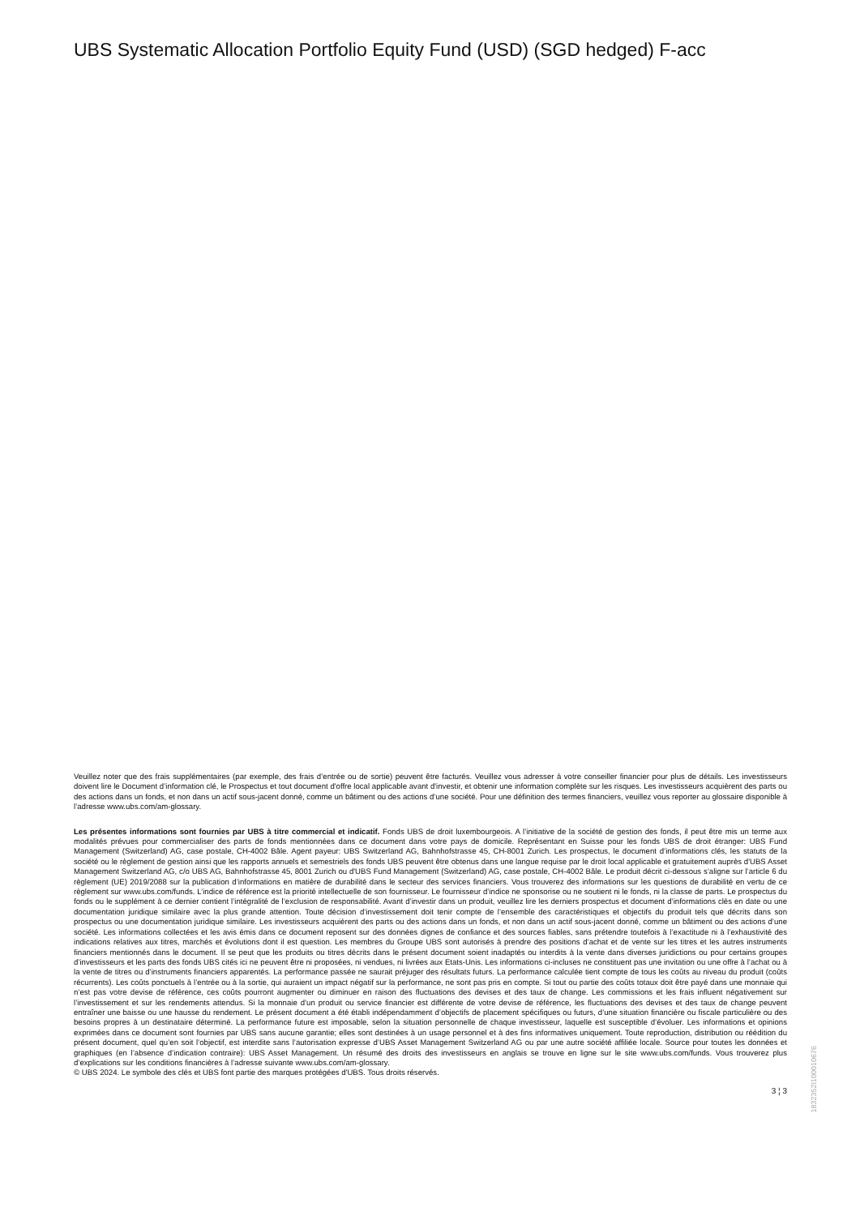UBS Systematic Allocation Portfolio Equity Fund (USD) (SGD hedged) F-acc
Veuillez noter que des frais supplémentaires (par exemple, des frais d’entrée ou de sortie) peuvent être facturés. Veuillez vous adresser à votre conseiller financier pour plus de détails. Les investisseurs doivent lire le Document d’information clé, le Prospectus et tout document d'offre local applicable avant d'investir, et obtenir une information complète sur les risques. Les investisseurs acquièrent des parts ou des actions dans un fonds, et non dans un actif sous-jacent donné, comme un bâtiment ou des actions d’une société. Pour une définition des termes financiers, veuillez vous reporter au glossaire disponible à l’adresse www.ubs.com/am-glossary.
Les présentes informations sont fournies par UBS à titre commercial et indicatif. Fonds UBS de droit luxembourgeois. A l’initiative de la société de gestion des fonds, il peut être mis un terme aux modalités prévues pour commercialiser des parts de fonds mentionnées dans ce document dans votre pays de domicile. Représentant en Suisse pour les fonds UBS de droit étranger: UBS Fund Management (Switzerland) AG, case postale, CH-4002 Bâle. Agent payeur: UBS Switzerland AG, Bahnhofstrasse 45, CH-8001 Zurich. Les prospectus, le document d’informations clés, les statuts de la société ou le règlement de gestion ainsi que les rapports annuels et semestriels des fonds UBS peuvent être obtenus dans une langue requise par le droit local applicable et gratuitement auprès d'UBS Asset Management Switzerland AG, c/o UBS AG, Bahnhofstrasse 45, 8001 Zurich ou d'UBS Fund Management (Switzerland) AG, case postale, CH-4002 Bâle. Le produit décrit ci-dessous s’aligne sur l’article 6 du règlement (UE) 2019/2088 sur la publication d’informations en matière de durabilité dans le secteur des services financiers. Vous trouverez des informations sur les questions de durabilité en vertu de ce règlement sur www.ubs.com/funds. L’indice de référence est la priorité intellectuelle de son fournisseur. Le fournisseur d’indice ne sponsorise ou ne soutient ni le fonds, ni la classe de parts. Le prospectus du fonds ou le supplément à ce dernier contient l’intégralité de l’exclusion de responsabilité. Avant d’investir dans un produit, veuillez lire les derniers prospectus et document d’informations clés en date ou une documentation juridique similaire avec la plus grande attention. Toute décision d’investissement doit tenir compte de l’ensemble des caractéristiques et objectifs du produit tels que décrits dans son prospectus ou une documentation juridique similaire. Les investisseurs acquièrent des parts ou des actions dans un fonds, et non dans un actif sous-jacent donné, comme un bâtiment ou des actions d’une société. Les informations collectées et les avis émis dans ce document reposent sur des données dignes de confiance et des sources fiables, sans prétendre toutefois à l’exactitude ni à l’exhaustivité des indications relatives aux titres, marchés et évolutions dont il est question. Les membres du Groupe UBS sont autorisés à prendre des positions d’achat et de vente sur les titres et les autres instruments financiers mentionnés dans le document. Il se peut que les produits ou titres décrits dans le présent document soient inadaptés ou interdits à la vente dans diverses juridictions ou pour certains groupes d’investisseurs et les parts des fonds UBS cités ici ne peuvent être ni proposées, ni vendues, ni livrées aux Etats-Unis. Les informations ci-incluses ne constituent pas une invitation ou une offre à l’achat ou à la vente de titres ou d’instruments financiers apparentés. La performance passée ne saurait préjuger des résultats futurs. La performance calculée tient compte de tous les coûts au niveau du produit (coûts récurrents). Les coûts ponctuels à l’entrée ou à la sortie, qui auraient un impact négatif sur la performance, ne sont pas pris en compte. Si tout ou partie des coûts totaux doit être payé dans une monnaie qui n’est pas votre devise de référence, ces coûts pourront augmenter ou diminuer en raison des fluctuations des devises et des taux de change. Les commissions et les frais influent négativement sur l’investissement et sur les rendements attendus. Si la monnaie d’un produit ou service financier est différente de votre devise de référence, les fluctuations des devises et des taux de change peuvent entraîner une baisse ou une hausse du rendement. Le présent document a été établi indépendamment d’objectifs de placement spécifiques ou futurs, d’une situation financière ou fiscale particulière ou des besoins propres à un destinataire déterminé. La performance future est imposable, selon la situation personnelle de chaque investisseur, laquelle est susceptible d’évoluer. Les informations et opinions exprimées dans ce document sont fournies par UBS sans aucune garantie; elles sont destinées à un usage personnel et à des fins informatives uniquement. Toute reproduction, distribution ou réédition du présent document, quel qu’en soit l’objectif, est interdite sans l’autorisation expresse d’UBS Asset Management Switzerland AG ou par une autre société affiliée locale. Source pour toutes les données et graphiques (en l’absence d’indication contraire): UBS Asset Management. Un résumé des droits des investisseurs en anglais se trouve en ligne sur le site www.ubs.com/funds. Vous trouverez plus d’explications sur les conditions financières à l’adresse suivante www.ubs.com/am-glossary.
© UBS 2024. Le symbole des clés et UBS font partie des marques protégées d'UBS. Tous droits réservés.
3 ¦ 3
1832352I100010676